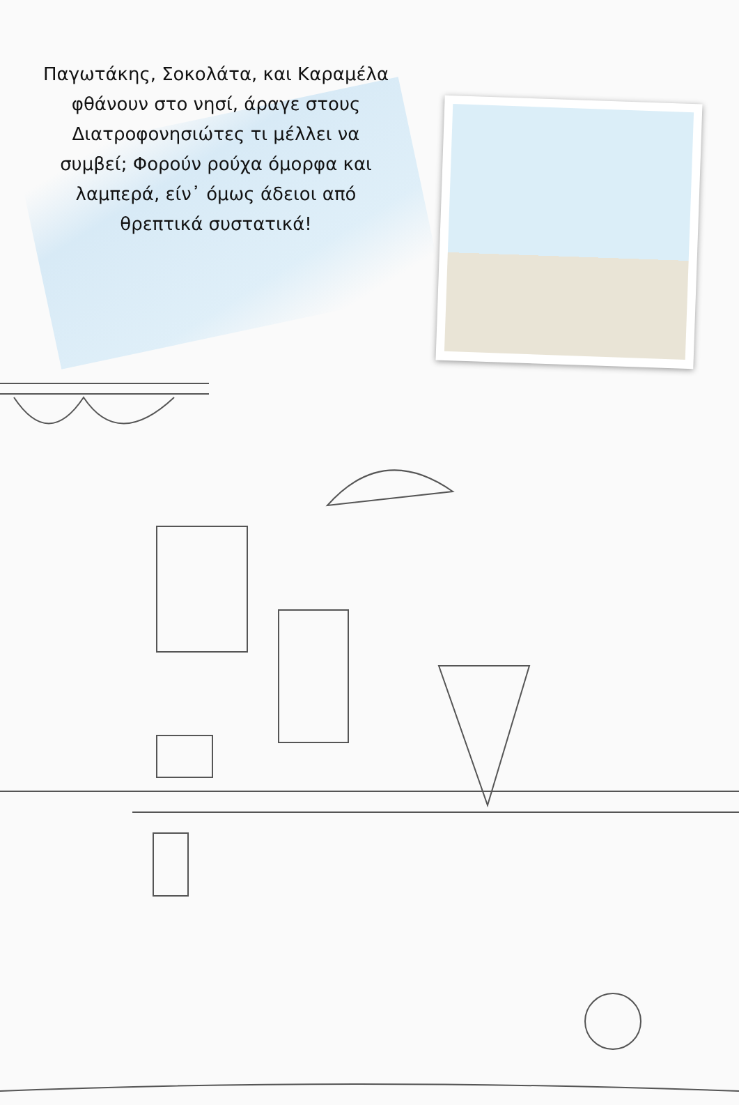Παγωτάκης, Σοκολάτα, και Καραμέλα φθάνουν στο νησί, άραγε στους Διατροφονησιώτες τι μέλλει να συμβεί; Φορούν ρούχα όμορφα και λαμπερά, είν᾽ όμως άδειοι από θρεπτικά συστατικά!